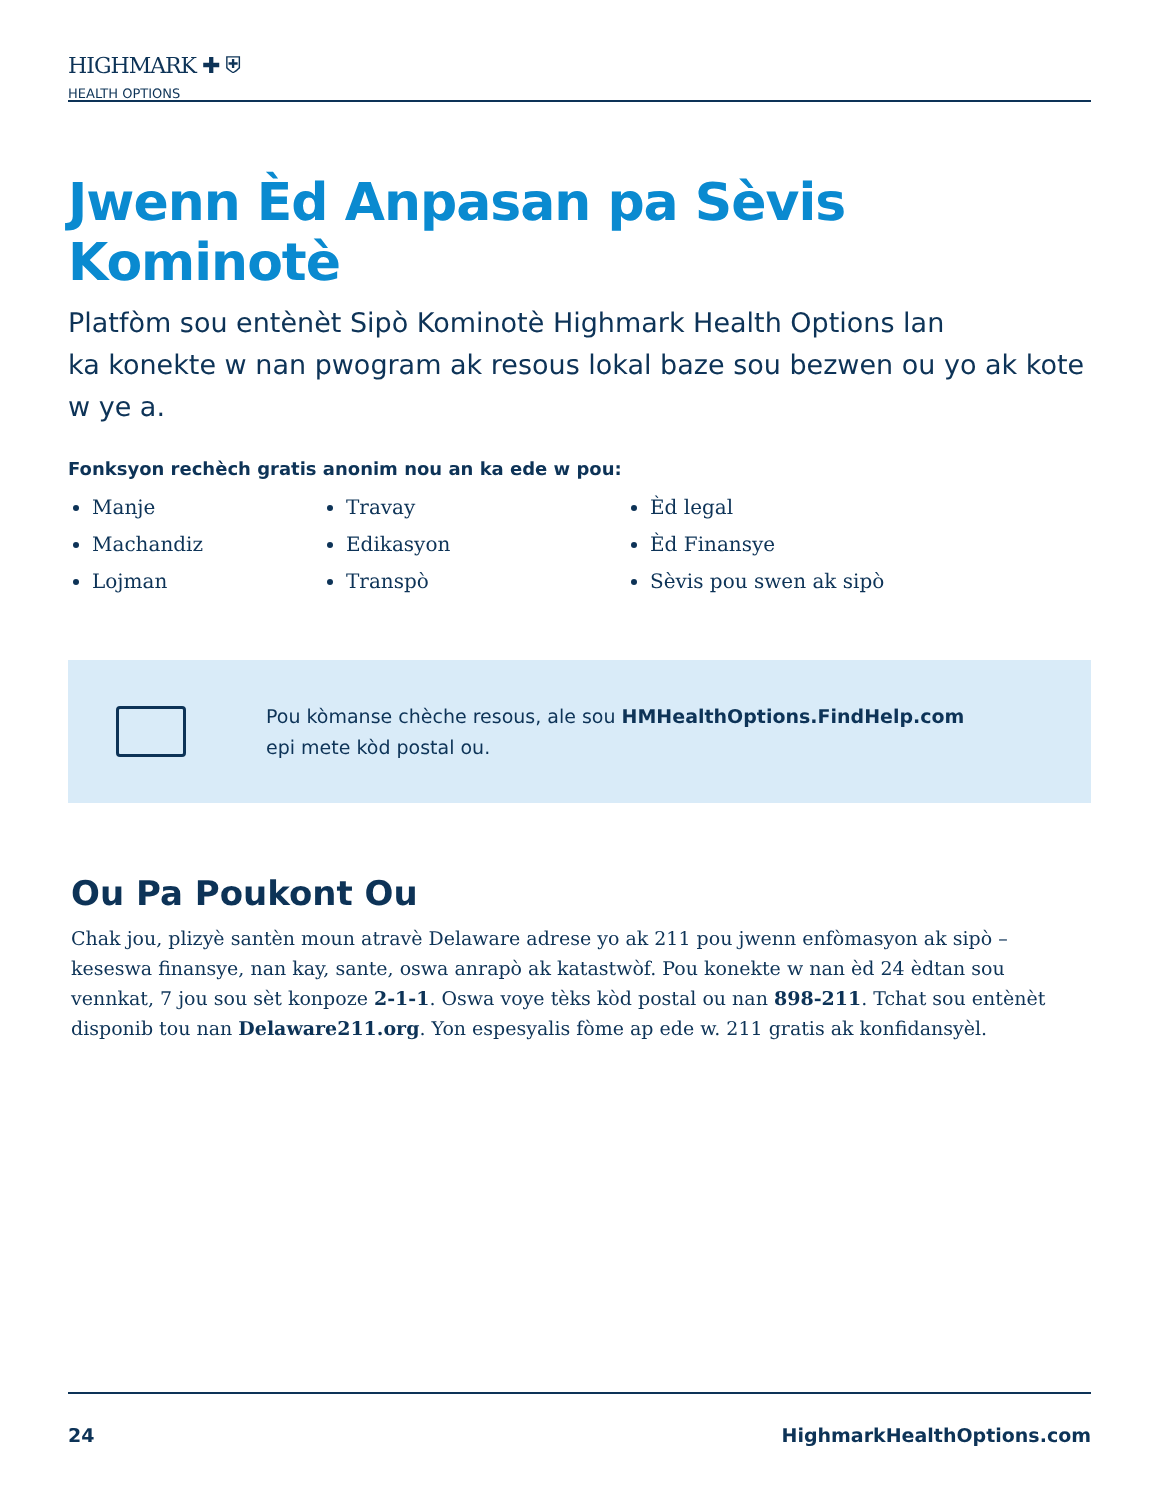HIGHMARK ✚ ⛨
HEALTH OPTIONS
Jwenn Èd Anpasan pa Sèvis Kominotè
Platfòm sou entènèt Sipò Kominotè Highmark Health Options lan
ka konekte w nan pwogram ak resous lokal baze sou bezwen ou yo ak kote w ye a.
Fonksyon rechèch gratis anonim nou an ka ede w pou:
Manje
Machandiz
Lojman
Travay
Edikasyon
Transpò
Èd legal
Èd Finansye
Sèvis pou swen ak sipò
Pou kòmanse chèche resous, ale sou HMHealthOptions.FindHelp.com
epi mete kòd postal ou.
Ou Pa Poukont Ou
Chak jou, plizyè santèn moun atravè Delaware adrese yo ak 211 pou jwenn enfòmasyon ak sipò – keseswa finansye, nan kay, sante, oswa anrapò ak katastwòf. Pou konekte w nan èd 24 èdtan sou vennkat, 7 jou sou sèt konpoze 2-1-1. Oswa voye tèks kòd postal ou nan 898-211. Tchat sou entènèt disponib tou nan Delaware211.org. Yon espesyalis fòme ap ede w. 211 gratis ak konfidansyèl.
24 HighmarkHealthOptions.com